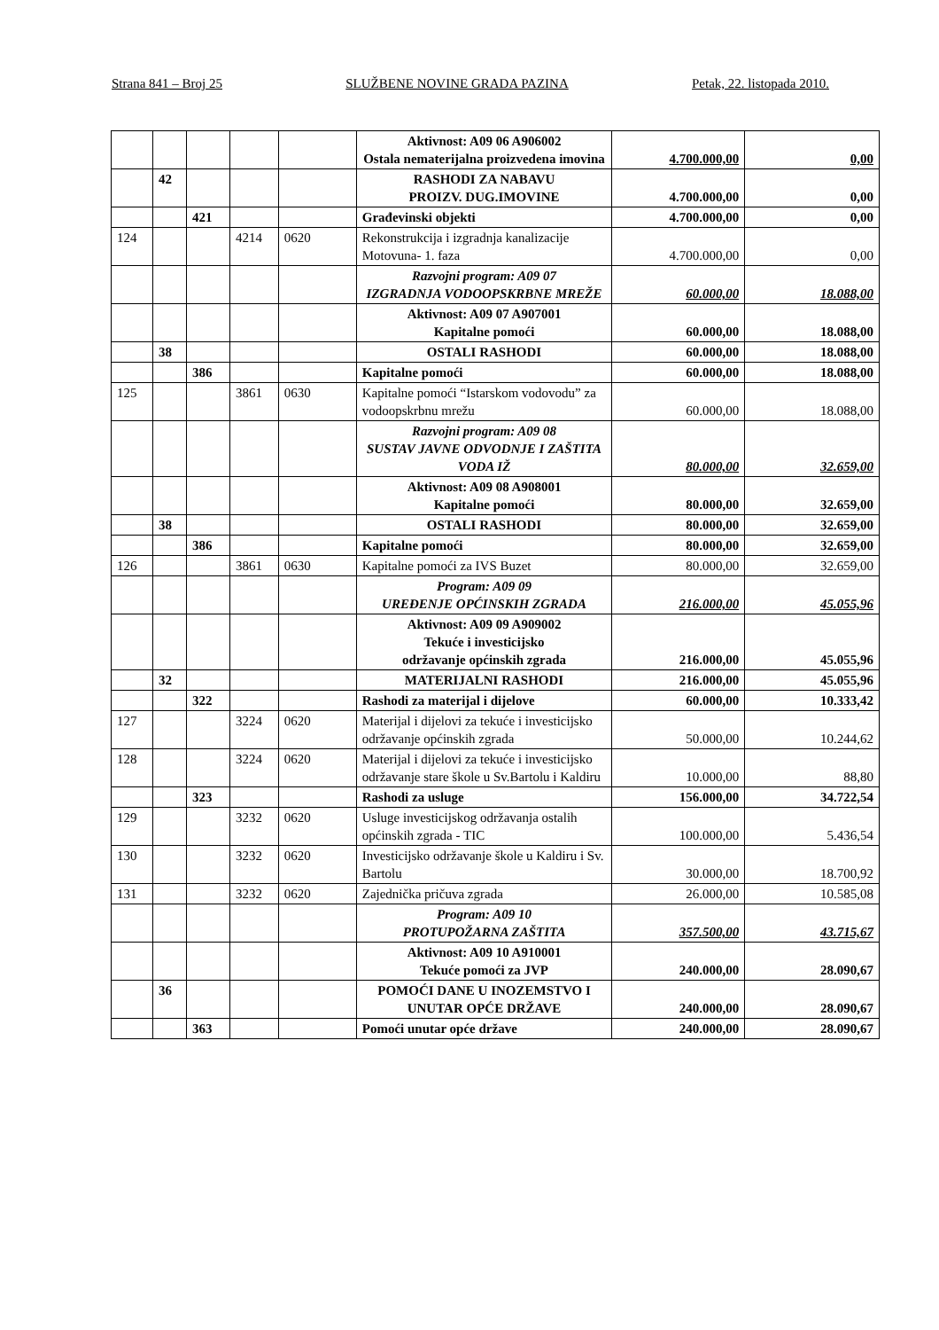Strana 841 – Broj 25 SLUŽBENE NOVINE GRADA PAZINA Petak, 22. listopada 2010.
| | | | | | Aktivnost: A09 06 A906002 Ostala nematerijalna proizvedena imovina | 4.700.000,00 | 0,00 |
| | 42 | | | | RASHODI ZA NABAVU PROIZV. DUG.IMOVINE | 4.700.000,00 | 0,00 |
| | | 421 | | | Građevinski objekti | 4.700.000,00 | 0,00 |
| 124 | | | 4214 | 0620 | Rekonstrukcija i izgradnja kanalizacije Motovuna- 1. faza | 4.700.000,00 | 0,00 |
| | | | | | Razvojni program: A09 07 IZGRADNJA VODOOPSKRBNE MREŽE | 60.000,00 | 18.088,00 |
| | | | | | Aktivnost: A09 07 A907001 Kapitalne pomoći | 60.000,00 | 18.088,00 |
| | 38 | | | | OSTALI RASHODI | 60.000,00 | 18.088,00 |
| | | 386 | | | Kapitalne pomoći | 60.000,00 | 18.088,00 |
| 125 | | | 3861 | 0630 | Kapitalne pomoći “Istarskom vodovodu” za vodoopskrbnu mrežu | 60.000,00 | 18.088,00 |
| | | | | | Razvojni program: A09 08 SUSTAV JAVNE ODVODNJE I ZAŠTITA VODA IŽ | 80.000,00 | 32.659,00 |
| | | | | | Aktivnost: A09 08 A908001 Kapitalne pomoći | 80.000,00 | 32.659,00 |
| | 38 | | | | OSTALI RASHODI | 80.000,00 | 32.659,00 |
| | | 386 | | | Kapitalne pomoći | 80.000,00 | 32.659,00 |
| 126 | | | 3861 | 0630 | Kapitalne pomoći za IVS Buzet | 80.000,00 | 32.659,00 |
| | | | | | Program: A09 09 UREĐENJE OPĆINSKIH ZGRADA | 216.000,00 | 45.055,96 |
| | | | | | Aktivnost: A09 09 A909002 Tekuće i investicijsko održavanje općinskih zgrada | 216.000,00 | 45.055,96 |
| | 32 | | | | MATERIJALNI RASHODI | 216.000,00 | 45.055,96 |
| | | 322 | | | Rashodi za materijal i dijelove | 60.000,00 | 10.333,42 |
| 127 | | | 3224 | 0620 | Materijal i dijelovi za tekuće i investicijsko održavanje općinskih zgrada | 50.000,00 | 10.244,62 |
| 128 | | | 3224 | 0620 | Materijal i dijelovi za tekuće i investicijsko održavanje stare škole u Sv.Bartolu i Kaldiru | 10.000,00 | 88,80 |
| | | 323 | | | Rashodi za usluge | 156.000,00 | 34.722,54 |
| 129 | | | 3232 | 0620 | Usluge investicijskog održavanja ostalih općinskih zgrada - TIC | 100.000,00 | 5.436,54 |
| 130 | | | 3232 | 0620 | Investicijsko održavanje škole u Kaldiru i Sv. Bartolu | 30.000,00 | 18.700,92 |
| 131 | | | 3232 | 0620 | Zajednička pričuva zgrada | 26.000,00 | 10.585,08 |
| | | | | | Program: A09 10 PROTUPOŽARNA ZAŠTITA | 357.500,00 | 43.715,67 |
| | | | | | Aktivnost: A09 10 A910001 Tekuće pomoći za JVP | 240.000,00 | 28.090,67 |
| | 36 | | | | POMOĆI DANE U INOZEMSTVO I UNUTAR OPĆE DRŽAVE | 240.000,00 | 28.090,67 |
| | | 363 | | | Pomoći unutar opće države | 240.000,00 | 28.090,67 |